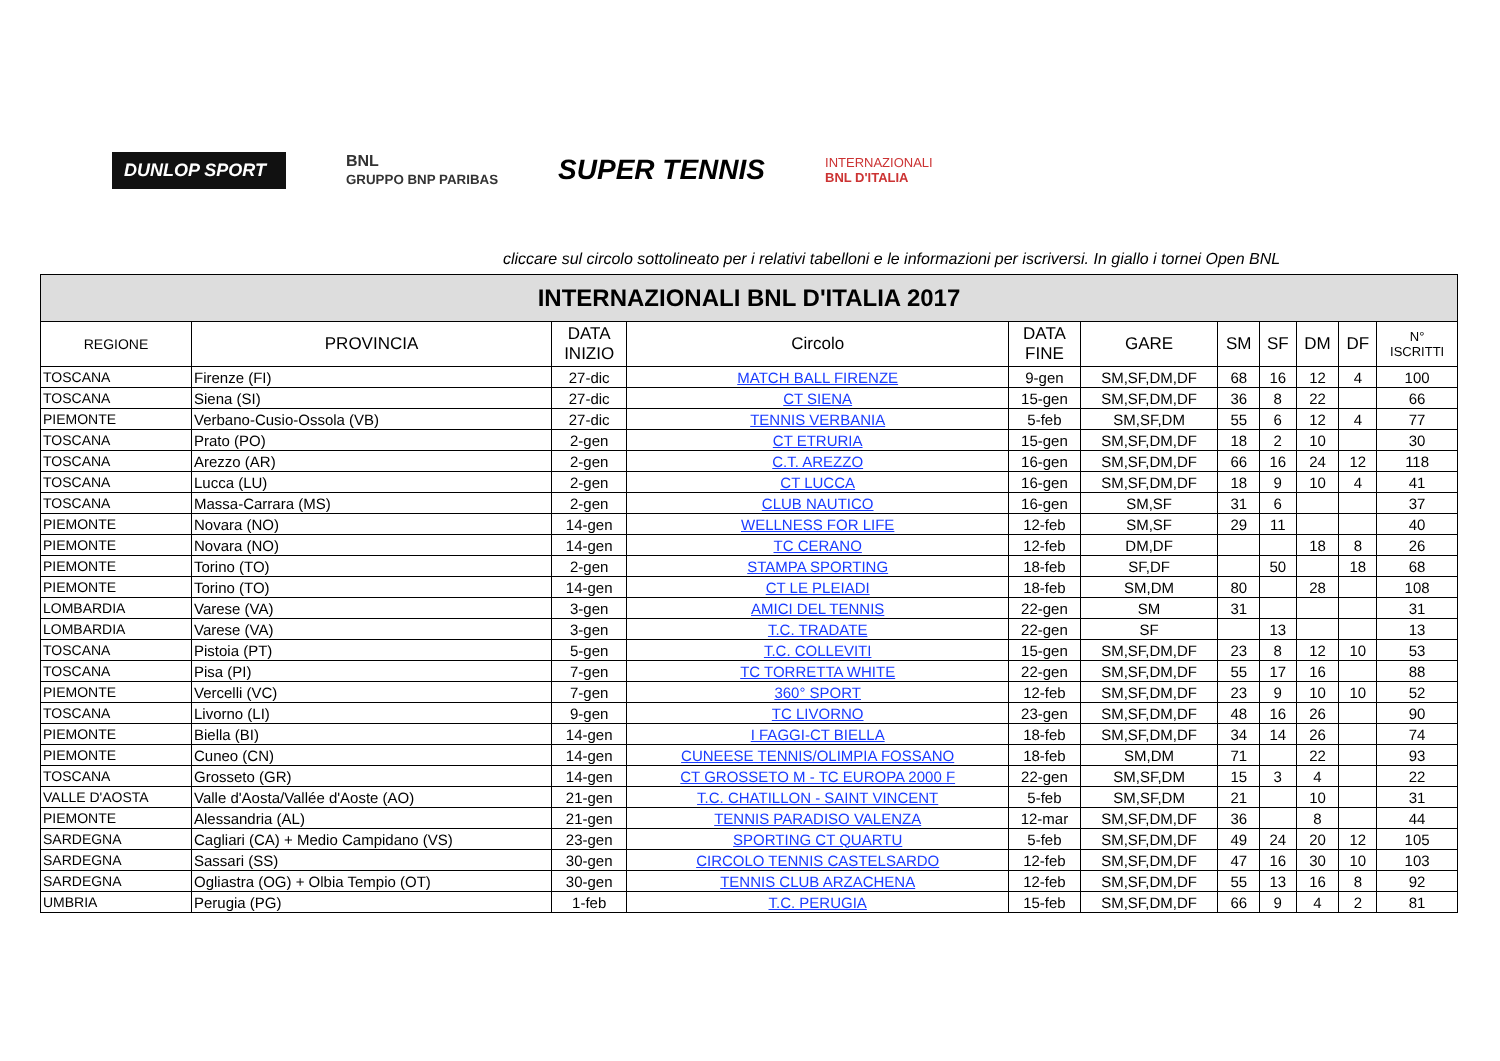DUNLOP SPORT
BNL
GRUPPO BNP PARIBAS
SUPER TENNIS
INTERNAZIONALI
BNL D'ITALIA
cliccare sul circolo sottolineato per i relativi tabelloni e le informazioni per iscriversi. In giallo i tornei Open BNL
| INTERNAZIONALI BNL D'ITALIA 2017 | | | | | | | | | | |
| REGIONE | PROVINCIA | DATA INIZIO | Circolo | DATA FINE | GARE | SM | SF | DM | DF | N° ISCRITTI |
| TOSCANA | Firenze (FI) | 27-dic | MATCH BALL FIRENZE | 9-gen | SM,SF,DM,DF | 68 | 16 | 12 | 4 | 100 |
| TOSCANA | Siena (SI) | 27-dic | CT SIENA | 15-gen | SM,SF,DM,DF | 36 | 8 | 22 | | 66 |
| PIEMONTE | Verbano-Cusio-Ossola (VB) | 27-dic | TENNIS VERBANIA | 5-feb | SM,SF,DM | 55 | 6 | 12 | 4 | 77 |
| TOSCANA | Prato (PO) | 2-gen | CT ETRURIA | 15-gen | SM,SF,DM,DF | 18 | 2 | 10 | | 30 |
| TOSCANA | Arezzo (AR) | 2-gen | C.T. AREZZO | 16-gen | SM,SF,DM,DF | 66 | 16 | 24 | 12 | 118 |
| TOSCANA | Lucca (LU) | 2-gen | CT LUCCA | 16-gen | SM,SF,DM,DF | 18 | 9 | 10 | 4 | 41 |
| TOSCANA | Massa-Carrara (MS) | 2-gen | CLUB NAUTICO | 16-gen | SM,SF | 31 | 6 | | | 37 |
| PIEMONTE | Novara (NO) | 14-gen | WELLNESS FOR LIFE | 12-feb | SM,SF | 29 | 11 | | | 40 |
| PIEMONTE | Novara (NO) | 14-gen | TC CERANO | 12-feb | DM,DF | | | 18 | 8 | 26 |
| PIEMONTE | Torino (TO) | 2-gen | STAMPA SPORTING | 18-feb | SF,DF | | 50 | | 18 | 68 |
| PIEMONTE | Torino (TO) | 14-gen | CT LE PLEIADI | 18-feb | SM,DM | 80 | | 28 | | 108 |
| LOMBARDIA | Varese (VA) | 3-gen | AMICI DEL TENNIS | 22-gen | SM | 31 | | | | 31 |
| LOMBARDIA | Varese (VA) | 3-gen | T.C. TRADATE | 22-gen | SF | | 13 | | | 13 |
| TOSCANA | Pistoia (PT) | 5-gen | T.C. COLLEVITI | 15-gen | SM,SF,DM,DF | 23 | 8 | 12 | 10 | 53 |
| TOSCANA | Pisa (PI) | 7-gen | TC TORRETTA WHITE | 22-gen | SM,SF,DM,DF | 55 | 17 | 16 | | 88 |
| PIEMONTE | Vercelli (VC) | 7-gen | 360° SPORT | 12-feb | SM,SF,DM,DF | 23 | 9 | 10 | 10 | 52 |
| TOSCANA | Livorno (LI) | 9-gen | TC LIVORNO | 23-gen | SM,SF,DM,DF | 48 | 16 | 26 | | 90 |
| PIEMONTE | Biella (BI) | 14-gen | I FAGGI-CT BIELLA | 18-feb | SM,SF,DM,DF | 34 | 14 | 26 | | 74 |
| PIEMONTE | Cuneo (CN) | 14-gen | CUNEESE TENNIS/OLIMPIA FOSSANO | 18-feb | SM,DM | 71 | | 22 | | 93 |
| TOSCANA | Grosseto (GR) | 14-gen | CT GROSSETO M - TC EUROPA 2000 F | 22-gen | SM,SF,DM | 15 | 3 | 4 | | 22 |
| VALLE D'AOSTA | Valle d'Aosta/Vallée d'Aoste (AO) | 21-gen | T.C. CHATILLON - SAINT VINCENT | 5-feb | SM,SF,DM | 21 | | 10 | | 31 |
| PIEMONTE | Alessandria (AL) | 21-gen | TENNIS PARADISO VALENZA | 12-mar | SM,SF,DM,DF | 36 | | 8 | | 44 |
| SARDEGNA | Cagliari (CA) + Medio Campidano (VS) | 23-gen | SPORTING CT QUARTU | 5-feb | SM,SF,DM,DF | 49 | 24 | 20 | 12 | 105 |
| SARDEGNA | Sassari (SS) | 30-gen | CIRCOLO TENNIS CASTELSARDO | 12-feb | SM,SF,DM,DF | 47 | 16 | 30 | 10 | 103 |
| SARDEGNA | Ogliastra (OG) + Olbia Tempio (OT) | 30-gen | TENNIS CLUB ARZACHENA | 12-feb | SM,SF,DM,DF | 55 | 13 | 16 | 8 | 92 |
| UMBRIA | Perugia (PG) | 1-feb | T.C. PERUGIA | 15-feb | SM,SF,DM,DF | 66 | 9 | 4 | 2 | 81 |